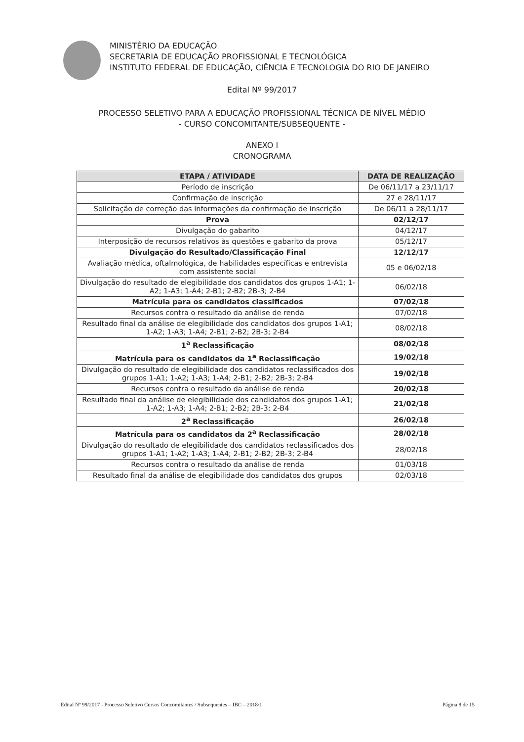MINISTÉRIO DA EDUCAÇÃO
SECRETARIA DE EDUCAÇÃO PROFISSIONAL E TECNOLÓGICA
INSTITUTO FEDERAL DE EDUCAÇÃO, CIÊNCIA E TECNOLOGIA DO RIO DE JANEIRO
Edital Nº 99/2017
PROCESSO SELETIVO PARA A EDUCAÇÃO PROFISSIONAL TÉCNICA DE NÍVEL MÉDIO
- CURSO CONCOMITANTE/SUBSEQUENTE -
ANEXO I
CRONOGRAMA
| ETAPA / ATIVIDADE | DATA DE REALIZAÇÃO |
| --- | --- |
| Período de inscrição | De 06/11/17 a 23/11/17 |
| Confirmação de inscrição | 27 e 28/11/17 |
| Solicitação de correção das informações da confirmação de inscrição | De 06/11 a 28/11/17 |
| Prova | 02/12/17 |
| Divulgação do gabarito | 04/12/17 |
| Interposição de recursos relativos às questões e gabarito da prova | 05/12/17 |
| Divulgação do Resultado/Classificação Final | 12/12/17 |
| Avaliação médica, oftalmológica, de habilidades específicas e entrevista com assistente social | 05 e 06/02/18 |
| Divulgação do resultado de elegibilidade dos candidatos dos grupos 1-A1; 1-A2; 1-A3; 1-A4; 2-B1; 2-B2; 2B-3; 2-B4 | 06/02/18 |
| Matrícula para os candidatos classificados | 07/02/18 |
| Recursos contra o resultado da análise de renda | 07/02/18 |
| Resultado final da análise de elegibilidade dos candidatos dos grupos 1-A1; 1-A2; 1-A3; 1-A4; 2-B1; 2-B2; 2B-3; 2-B4 | 08/02/18 |
| 1<sup>a</sup> Reclassificação | 08/02/18 |
| Matrícula para os candidatos da 1<sup>a</sup> Reclassificação | 19/02/18 |
| Divulgação do resultado de elegibilidade dos candidatos reclassificados dos grupos 1-A1; 1-A2; 1-A3; 1-A4; 2-B1; 2-B2; 2B-3; 2-B4 | 19/02/18 |
| Recursos contra o resultado da análise de renda | 20/02/18 |
| Resultado final da análise de elegibilidade dos candidatos dos grupos 1-A1; 1-A2; 1-A3; 1-A4; 2-B1; 2-B2; 2B-3; 2-B4 | 21/02/18 |
| 2<sup>a</sup> Reclassificação | 26/02/18 |
| Matrícula para os candidatos da 2<sup>a</sup> Reclassificação | 28/02/18 |
| Divulgação do resultado de elegibilidade dos candidatos reclassificados dos grupos 1-A1; 1-A2; 1-A3; 1-A4; 2-B1; 2-B2; 2B-3; 2-B4 | 28/02/18 |
| Recursos contra o resultado da análise de renda | 01/03/18 |
| Resultado final da análise de elegibilidade dos candidatos dos grupos | 02/03/18 |
Edital Nº 99/2017 - Processo Seletivo Cursos Concomitantes / Subsequentes – IBC – 2018/1 Página 8 de 15